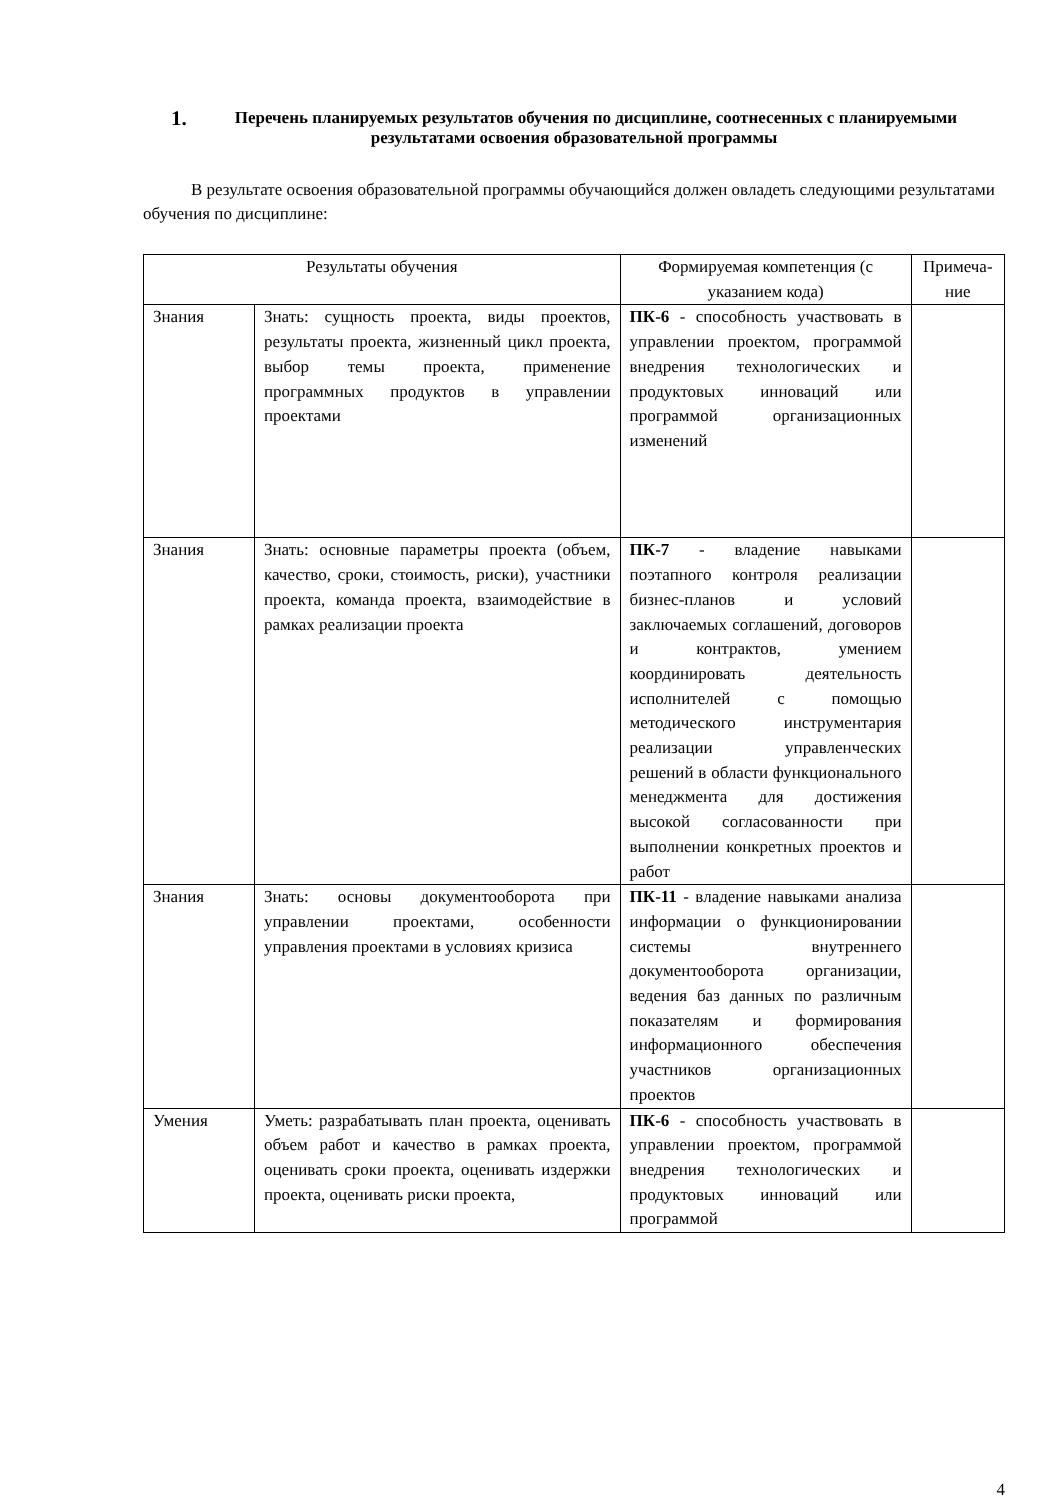1. Перечень планируемых результатов обучения по дисциплине, соотнесенных с планируемыми результатами освоения образовательной программы
В результате освоения образовательной программы обучающийся должен овладеть следующими результатами обучения по дисциплине:
| Результаты обучения | | Формируемая компетенция (с указанием кода) | Примеча-ние |
| --- | --- | --- | --- |
| Знания | Знать: сущность проекта, виды проектов, результаты проекта, жизненный цикл проекта, выбор темы проекта, применение программных продуктов в управлении проектами | ПК-6 - способность участвовать в управлении проектом, программой внедрения технологических и продуктовых инноваций или программой организационных изменений | |
| Знания | Знать: основные параметры проекта (объем, качество, сроки, стоимость, риски), участники проекта, команда проекта, взаимодействие в рамках реализации проекта | ПК-7 - владение навыками поэтапного контроля реализации бизнес-планов и условий заключаемых соглашений, договоров и контрактов, умением координировать деятельность исполнителей с помощью методического инструментария реализации управленческих решений в области функционального менеджмента для достижения высокой согласованности при выполнении конкретных проектов и работ | |
| Знания | Знать: основы документооборота при управлении проектами, особенности управления проектами в условиях кризиса | ПК-11 - владение навыками анализа информации о функционировании системы внутреннего документооборота организации, ведения баз данных по различным показателям и формирования информационного обеспечения участников организационных проектов | |
| Умения | Уметь: разрабатывать план проекта, оценивать объем работ и качество в рамках проекта, оценивать сроки проекта, оценивать издержки проекта, оценивать риски проекта, | ПК-6 - способность участвовать в управлении проектом, программой внедрения технологических и продуктовых инноваций или программой | |
4